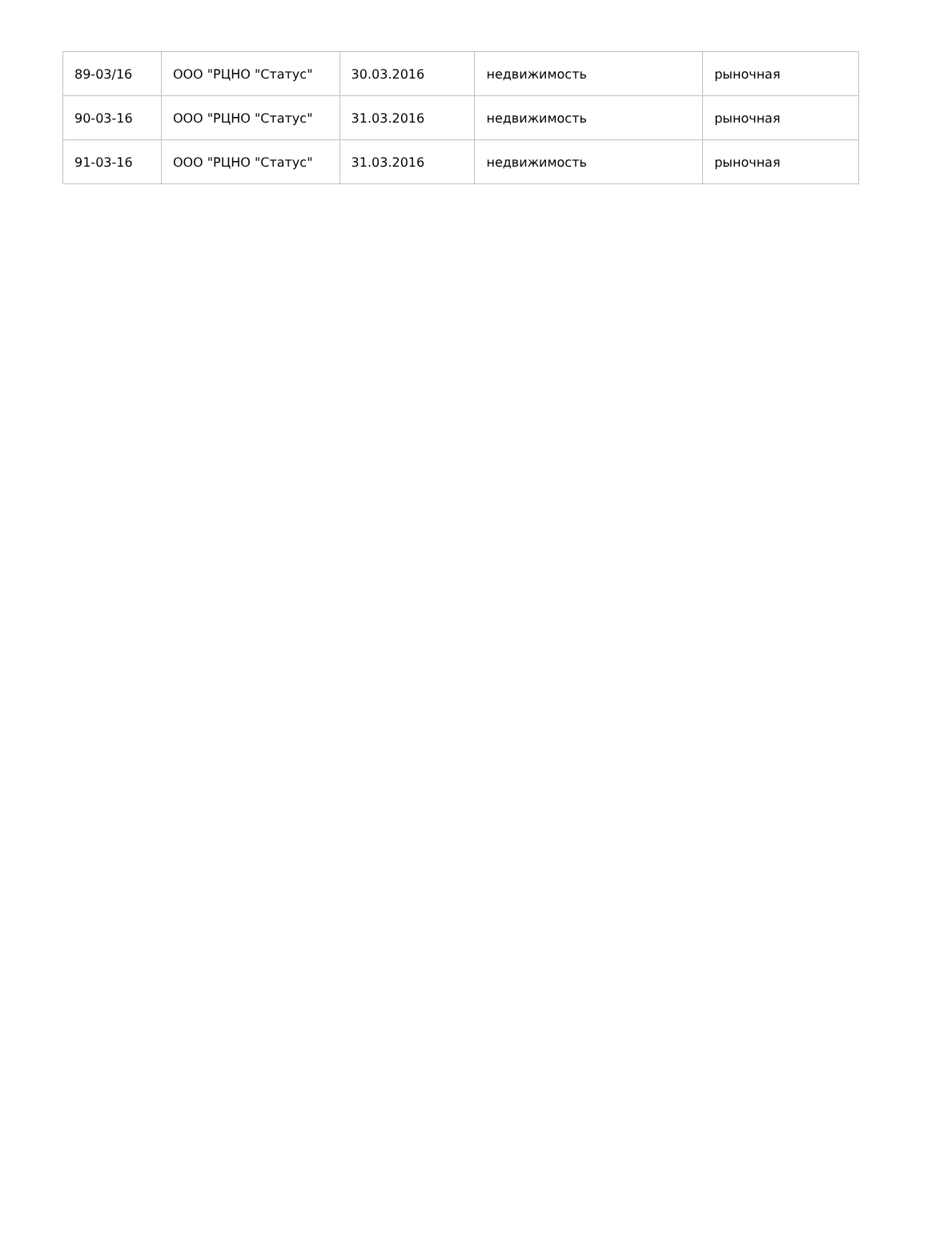| 89-03/16 | ООО "РЦНО "Статус" | 30.03.2016 | недвижимость | рыночная |
| 90-03-16 | ООО "РЦНО "Статус" | 31.03.2016 | недвижимость | рыночная |
| 91-03-16 | ООО "РЦНО "Статус" | 31.03.2016 | недвижимость | рыночная |